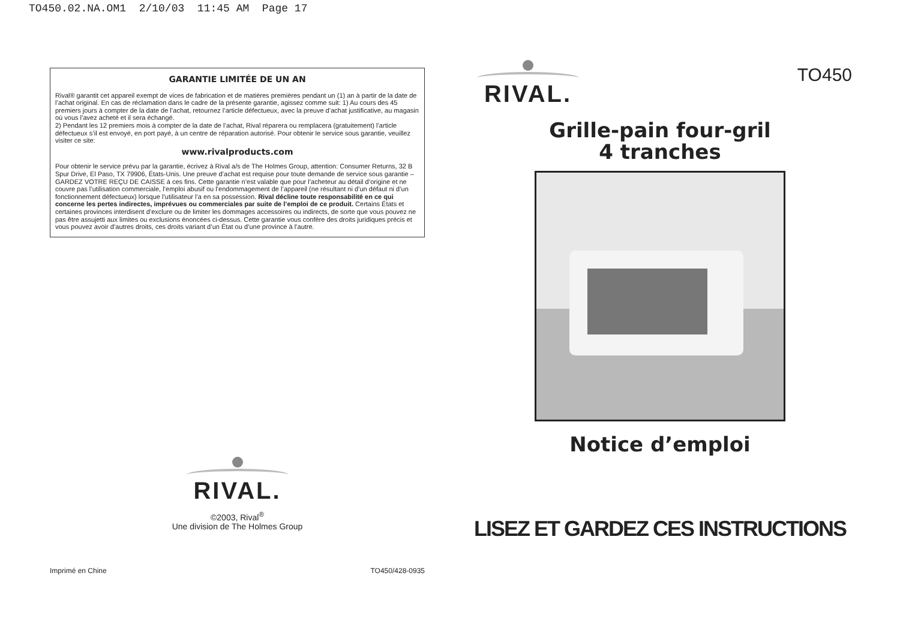TO450.02.NA.OM1 2/10/03 11:45 AM Page 17
GARANTIE LIMITÉE DE UN AN
Rival® garantit cet appareil exempt de vices de fabrication et de matières premières pendant un (1) an à partir de la date de l’achat original. En cas de réclamation dans le cadre de la présente garantie, agissez comme suit: 1) Au cours des 45 premiers jours à compter de la date de l’achat, retournez l’article défectueux, avec la preuve d’achat justificative, au magasin où vous l’avez acheté et il sera échangé.
2) Pendant les 12 premiers mois à compter de la date de l’achat, Rival réparera ou remplacera (gratuitement) l’article défectueux s’il est envoyé, en port payé, à un centre de réparation autorisé. Pour obtenir le service sous garantie, veuillez visiter ce site:
www.rivalproducts.com
Pour obtenir le service prévu par la garantie, écrivez à Rival a/s de The Holmes Group, attention: Consumer Returns, 32 B Spur Drive, El Paso, TX 79906, États-Unis. Une preuve d’achat est requise pour toute demande de service sous garantie – GARDEZ VOTRE REÇU DE CAISSE à ces fins. Cette garantie n’est valable que pour l’acheteur au détail d’origine et ne couvre pas l’utilisation commerciale, l’emploi abusif ou l’endommagement de l’appareil (ne résultant ni d’un défaut ni d’un fonctionnement défectueux) lorsque l’utilisateur l’a en sa possession. Rival décline toute responsabilité en ce qui concerne les pertes indirectes, imprévues ou commerciales par suite de l’emploi de ce produit. Certains États et certaines provinces interdisent d’exclure ou de limiter les dommages accessoires ou indirects, de sorte que vous pouvez ne pas être assujetti aux limites ou exclusions énoncées ci-dessus. Cette garantie vous confère des droits juridiques précis et vous pouvez avoir d’autres droits, ces droits variant d’un État ou d’une province à l’autre.
RIVAL.
©2003, Rival<sup>®</sup>
Une division de The Holmes Group
Imprimé en Chine TO450/428-0935
RIVAL.
TO450
Grille-pain four-gril
4 tranches
Notice d’emploi
LISEZ ET GARDEZ CES INSTRUCTIONS